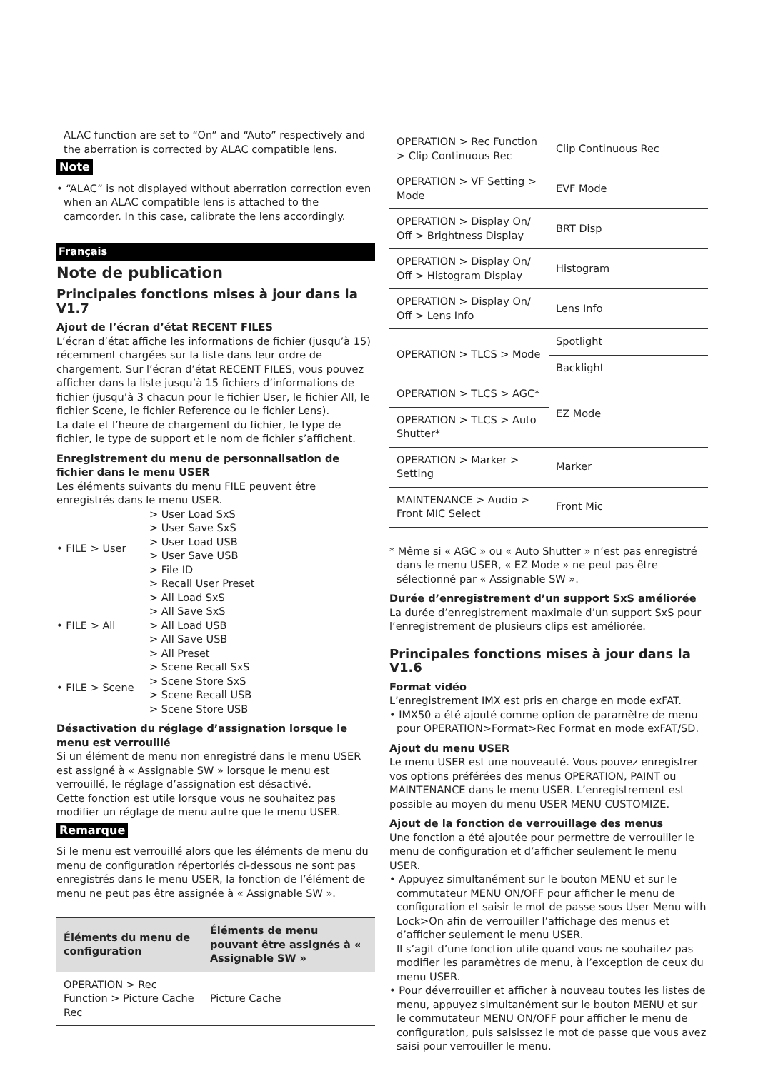ALAC function are set to “On” and “Auto” respectively and the aberration is corrected by ALAC compatible lens.
Note
• “ALAC” is not displayed without aberration correction even when an ALAC compatible lens is attached to the camcorder. In this case, calibrate the lens accordingly.
Français
Note de publication
Principales fonctions mises à jour dans la V1.7
Ajout de l’écran d’état RECENT FILES
L’écran d’état affiche les informations de fichier (jusqu’à 15) récemment chargées sur la liste dans leur ordre de chargement. Sur l’écran d’état RECENT FILES, vous pouvez afficher dans la liste jusqu’à 15 fichiers d’informations de fichier (jusqu’à 3 chacun pour le fichier User, le fichier All, le fichier Scene, le fichier Reference ou le fichier Lens).
La date et l’heure de chargement du fichier, le type de fichier, le type de support et le nom de fichier s’affichent.
Enregistrement du menu de personnalisation de fichier dans le menu USER
Les éléments suivants du menu FILE peuvent être enregistrés dans le menu USER.
| • FILE > User | > User Load SxS > User Save SxS > User Load USB > User Save USB > File ID > Recall User Preset |
| • FILE > All | > All Load SxS > All Save SxS > All Load USB > All Save USB > All Preset |
| • FILE > Scene | > Scene Recall SxS > Scene Store SxS > Scene Recall USB > Scene Store USB |
Désactivation du réglage d’assignation lorsque le menu est verrouillé
Si un élément de menu non enregistré dans le menu USER est assigné à « Assignable SW » lorsque le menu est verrouillé, le réglage d’assignation est désactivé.
Cette fonction est utile lorsque vous ne souhaitez pas modifier un réglage de menu autre que le menu USER.
Remarque
Si le menu est verrouillé alors que les éléments de menu du menu de configuration répertoriés ci-dessous ne sont pas enregistrés dans le menu USER, la fonction de l’élément de menu ne peut pas être assignée à « Assignable SW ».
| Éléments du menu de configuration | Éléments de menu pouvant être assignés à « Assignable SW » |
| --- | --- |
| OPERATION > Rec Function > Picture Cache Rec | Picture Cache |
| OPERATION > Rec Function > Clip Continuous Rec | Clip Continuous Rec |
| OPERATION > VF Setting > Mode | EVF Mode |
| OPERATION > Display On/ Off > Brightness Display | BRT Disp |
| OPERATION > Display On/ Off > Histogram Display | Histogram |
| OPERATION > Display On/ Off > Lens Info | Lens Info |
| OPERATION > TLCS > Mode | Spotlight |
| | Backlight |
| OPERATION > TLCS > AGC* | EZ Mode |
| OPERATION > TLCS > Auto Shutter* | |
| OPERATION > Marker > Setting | Marker |
| MAINTENANCE > Audio > Front MIC Select | Front Mic |
* Même si « AGC » ou « Auto Shutter » n’est pas enregistré dans le menu USER, « EZ Mode » ne peut pas être sélectionné par « Assignable SW ».
Durée d’enregistrement d’un support SxS améliorée
La durée d’enregistrement maximale d’un support SxS pour l’enregistrement de plusieurs clips est améliorée.
Principales fonctions mises à jour dans la V1.6
Format vidéo
L’enregistrement IMX est pris en charge en mode exFAT.
• IMX50 a été ajouté comme option de paramètre de menu pour OPERATION>Format>Rec Format en mode exFAT/SD.
Ajout du menu USER
Le menu USER est une nouveauté. Vous pouvez enregistrer vos options préférées des menus OPERATION, PAINT ou MAINTENANCE dans le menu USER. L’enregistrement est possible au moyen du menu USER MENU CUSTOMIZE.
Ajout de la fonction de verrouillage des menus
Une fonction a été ajoutée pour permettre de verrouiller le menu de configuration et d’afficher seulement le menu USER.
• Appuyez simultanément sur le bouton MENU et sur le commutateur MENU ON/OFF pour afficher le menu de configuration et saisir le mot de passe sous User Menu with Lock>On afin de verrouiller l’affichage des menus et d’afficher seulement le menu USER.
Il s’agit d’une fonction utile quand vous ne souhaitez pas modifier les paramètres de menu, à l’exception de ceux du menu USER.
• Pour déverrouiller et afficher à nouveau toutes les listes de menu, appuyez simultanément sur le bouton MENU et sur le commutateur MENU ON/OFF pour afficher le menu de configuration, puis saisissez le mot de passe que vous avez saisi pour verrouiller le menu.